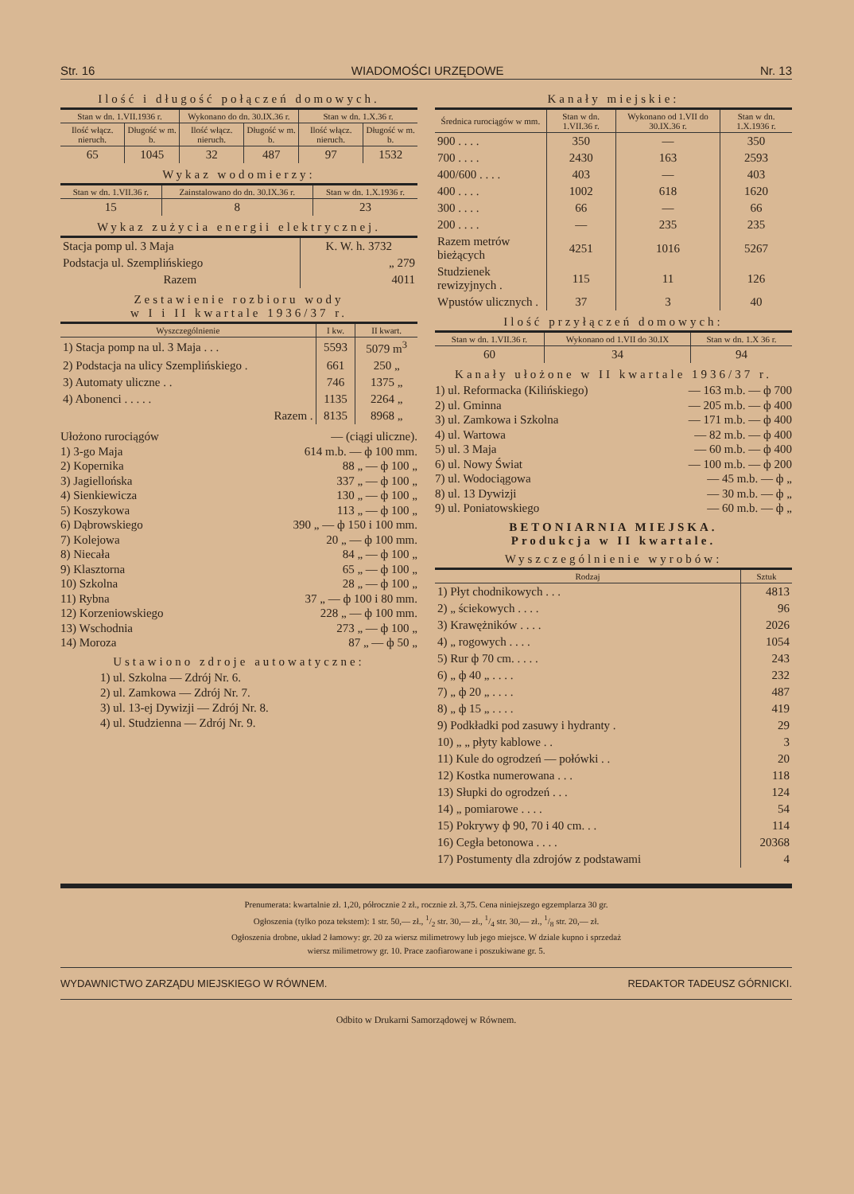Str. 16 WIADOMOŚCI URZĘDOWE Nr. 13
Ilość i długość połączeń domowych.
| Stan w dn. 1.VII.1936 r. | | Wykonano do dn. 30.IX.36 r. | | Stan w dn. 1.X.36 r. | |
| --- | --- | --- | --- | --- | --- |
| Ilość włącz. nieruch. | Długość w m. b. | Ilość włącz. nieruch. | Długość w m. b. | Ilość włącz. nieruch. | Długość w m. b. |
| 65 | 1045 | 32 | 487 | 97 | 1532 |
Wykaz wodomierzy:
| Stan w dn. 1.VII.36 r. | Zainstalowano do dn. 30.IX.36 r. | Stan w dn. 1.X.1936 r. |
| --- | --- | --- |
| 15 | 8 | 23 |
Wykaz zużycia energii elektrycznej.
| Stacja pomp ul. 3 Maja | K. W. h. 3732 |
| Podstacja ul. Szemplińskiego | „ 279 |
| Razem | 4011 |
Zestawienie rozbioru wody
w I i II kwartale 1936/37 r.
| Wyszczególnienie | I kw. | II kwart. |
| --- | --- | --- |
| 1) Stacja pomp na ul. 3 Maja . . . | 5593 | 5079 m<sup>3</sup> |
| 2) Podstacja na ulicy Szemplińskiego . | 661 | 250 „ |
| 3) Automaty uliczne . . | 746 | 1375 „ |
| 4) Abonenci . . . . . | 1135 | 2264 „ |
| Razem . | 8135 | 8968 „ |
Ułożono rurociągów — (ciągi uliczne).
1) 3-go Maja 614 m.b. — ф 100 mm.
2) Kopernika 88 „ — ф 100 „
3) Jagiellońska 337 „ — ф 100 „
4) Sienkiewicza 130 „ — ф 100 „
5) Koszykowa 113 „ — ф 100 „
6) Dąbrowskiego 390 „ — ф 150 i 100 mm.
7) Kolejowa 20 „ — ф 100 mm.
8) Niecała 84 „ — ф 100 „
9) Klasztorna 65 „ — ф 100 „
10) Szkolna 28 „ — ф 100 „
11) Rybna 37 „ — ф 100 i 80 mm.
12) Korzeniowskiego 228 „ — ф 100 mm.
13) Wschodnia 273 „ — ф 100 „
14) Moroza 87 „ — ф 50 „
Ustawiono zdroje autowatyczne:
1) ul. Szkolna — Zdrój Nr. 6.
2) ul. Zamkowa — Zdrój Nr. 7.
3) ul. 13-ej Dywizji — Zdrój Nr. 8.
4) ul. Studzienna — Zdrój Nr. 9.
Kanały miejskie:
| Średnica rurociągów w mm. | Stan w dn. 1.VII.36 r. | Wykonano od 1.VII do 30.IX.36 r. | Stan w dn. 1.X.1936 r. |
| --- | --- | --- | --- |
| 900 . . . . | 350 | — | 350 |
| 700 . . . . | 2430 | 163 | 2593 |
| 400/600 . . . . | 403 | — | 403 |
| 400 . . . . | 1002 | 618 | 1620 |
| 300 . . . . | 66 | — | 66 |
| 200 . . . . | — | 235 | 235 |
| Razem metrów bieżących | 4251 | 1016 | 5267 |
| Studzienek rewizyjnych . | 115 | 11 | 126 |
| Wpustów ulicznych . | 37 | 3 | 40 |
Ilość przyłączeń domowych:
| Stan w dn. 1.VII.36 r. | Wykonano od 1.VII do 30.IX | Stan w dn. 1.X 36 r. |
| --- | --- | --- |
| 60 | 34 | 94 |
Kanały ułożone w II kwartale 1936/37 r.
1) ul. Reformacka (Kilińskiego) — 163 m.b. — ф 700
2) ul. Gminna — 205 m.b. — ф 400
3) ul. Zamkowa i Szkolna — 171 m.b. — ф 400
4) ul. Wartowa — 82 m.b. — ф 400
5) ul. 3 Maja — 60 m.b. — ф 400
6) ul. Nowy Świat — 100 m.b. — ф 200
7) ul. Wodociągowa — 45 m.b. — ф „
8) ul. 13 Dywizji — 30 m.b. — ф „
9) ul. Poniatowskiego — 60 m.b. — ф „
BETONIARNIA MIEJSKA.
Produkcja w II kwartale.
Wyszczególnienie wyrobów:
| Rodzaj | Sztuk |
| --- | --- |
| 1) Płyt chodnikowych . . . | 4813 |
| 2) „ ściekowych . . . . | 96 |
| 3) Krawężników . . . . | 2026 |
| 4) „ rogowych . . . . | 1054 |
| 5) Rur ф 70 cm. . . . . | 243 |
| 6) „ ф 40 „ . . . . | 232 |
| 7) „ ф 20 „ . . . . | 487 |
| 8) „ ф 15 „ . . . . | 419 |
| 9) Podkładki pod zasuwy i hydranty . | 29 |
| 10) „ „ płyty kablowe . . | 3 |
| 11) Kule do ogrodzeń — połówki . . | 20 |
| 12) Kostka numerowana . . . | 118 |
| 13) Słupki do ogrodzeń . . . | 124 |
| 14) „ pomiarowe . . . . | 54 |
| 15) Pokrywy ф 90, 70 i 40 cm. . . | 114 |
| 16) Cegła betonowa . . . . | 20368 |
| 17) Postumenty dla zdrojów z podstawami | 4 |
Prenumerata: kwartalnie zł. 1,20, półrocznie 2 zł., rocznie zł. 3,75. Cena niniejszego egzemplarza 30 gr.
Ogłoszenia (tylko poza tekstem): 1 str. 50,— zł., 1/2 str. 30,— zł., 1/4 str. 30,— zł., 1/8 str. 20,— zł.
Ogłoszenia drobne, układ 2 łamowy: gr. 20 za wiersz milimetrowy lub jego miejsce. W dziale kupno i sprzedaż
wiersz milimetrowy gr. 10. Prace zaofiarowane i poszukiwane gr. 5.
WYDAWNICTWO ZARZĄDU MIEJSKIEGO W RÓWNEM. REDAKTOR TADEUSZ GÓRNICKI.
Odbito w Drukarni Samorządowej w Równem.